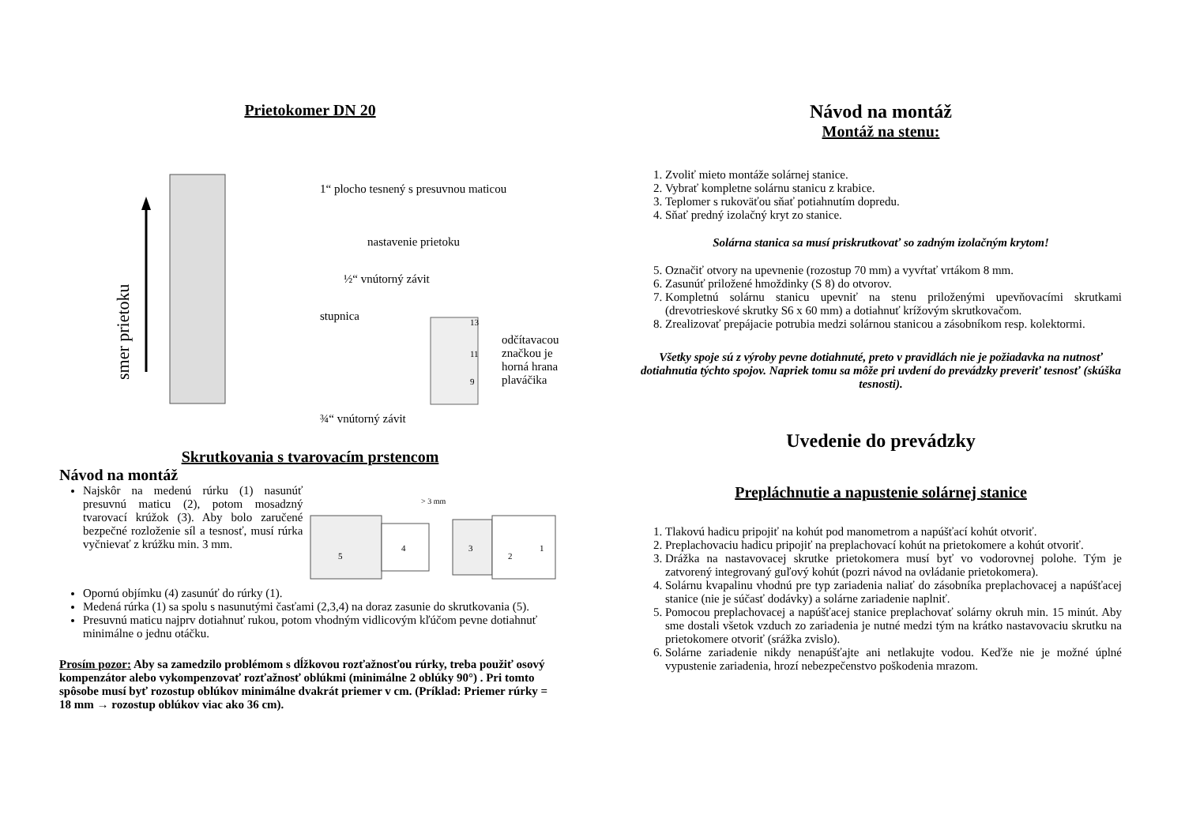Prietokomer DN 20
smer prietoku
1“ plocho tesnený s presuvnou maticou
nastavenie prietoku
½“ vnútorný závit
stupnica
13
11
9
odčítavacou
značkou je
horná hrana
plaváčika
¾“ vnútorný závit
Skrutkovania s tvarovacím prstencom
Návod na montáž
Najskôr na medenú rúrku (1) nasunúť presuvnú maticu (2), potom mosadzný tvarovací krúžok (3). Aby bolo zaručené bezpečné rozloženie síl a tesnosť, musí rúrka vyčnievať z krúžku min. 3 mm.
> 3 mm
5
4
3
2
1
Opornú objímku (4) zasunúť do rúrky (1).
Medená rúrka (1) sa spolu s nasunutými časťami (2,3,4) na doraz zasunie do skrutkovania (5).
Presuvnú maticu najprv dotiahnuť rukou, potom vhodným vidlicovým kľúčom pevne dotiahnuť minimálne o jednu otáčku.
Prosím pozor: Aby sa zamedzilo problémom s dĺžkovou rozťažnosťou rúrky, treba použiť osový kompenzátor alebo vykompenzovať rozťažnosť oblúkmi (minimálne 2 oblúky 90°) . Pri tomto spôsobe musí byť rozostup oblúkov minimálne dvakrát priemer v cm. (Príklad: Priemer rúrky = 18 mm → rozostup oblúkov viac ako 36 cm).
Návod na montáž
Montáž na stenu:
1. Zvoliť mieto montáže solárnej stanice.
2. Vybrať kompletne solárnu stanicu z krabice.
3. Teplomer s rukoväťou sňať potiahnutím dopredu.
4. Sňať predný izolačný kryt zo stanice.
Solárna stanica sa musí priskrutkovať so zadným izolačným krytom!
5. Označiť otvory na upevnenie (rozostup 70 mm) a vyvŕtať vrtákom 8 mm.
6. Zasunúť priložené hmoždinky (S 8) do otvorov.
7. Kompletnú solárnu stanicu upevniť na stenu priloženými upevňovacími skrutkami (drevotrieskové skrutky S6 x 60 mm) a dotiahnuť krížovým skrutkovačom.
8. Zrealizovať prepájacie potrubia medzi solárnou stanicou a zásobníkom resp. kolektormi.
Všetky spoje sú z výroby pevne dotiahnuté, preto v pravidlách nie je požiadavka na nutnosť dotiahnutia týchto spojov. Napriek tomu sa môže pri uvdení do prevádzky preveriť tesnosť (skúška tesnosti).
Uvedenie do prevádzky
Prepláchnutie a napustenie solárnej stanice
1. Tlakovú hadicu pripojiť na kohút pod manometrom a napúšťací kohút otvoriť.
2. Preplachovaciu hadicu pripojiť na preplachovací kohút na prietokomere a kohút otvoriť.
3. Drážka na nastavovacej skrutke prietokomera musí byť vo vodorovnej polohe. Tým je zatvorený integrovaný guľový kohút (pozri návod na ovládanie prietokomera).
4. Solárnu kvapalinu vhodnú pre typ zariadenia naliať do zásobníka preplachovacej a napúšťacej stanice (nie je súčasť dodávky) a solárne zariadenie naplniť.
5. Pomocou preplachovacej a napúšťacej stanice preplachovať solárny okruh min. 15 minút. Aby sme dostali všetok vzduch zo zariadenia je nutné medzi tým na krátko nastavovaciu skrutku na prietokomere otvoriť (srážka zvislo).
6. Solárne zariadenie nikdy nenapúšťajte ani netlakujte vodou. Keďže nie je možné úplné vypustenie zariadenia, hrozí nebezpečenstvo poškodenia mrazom.